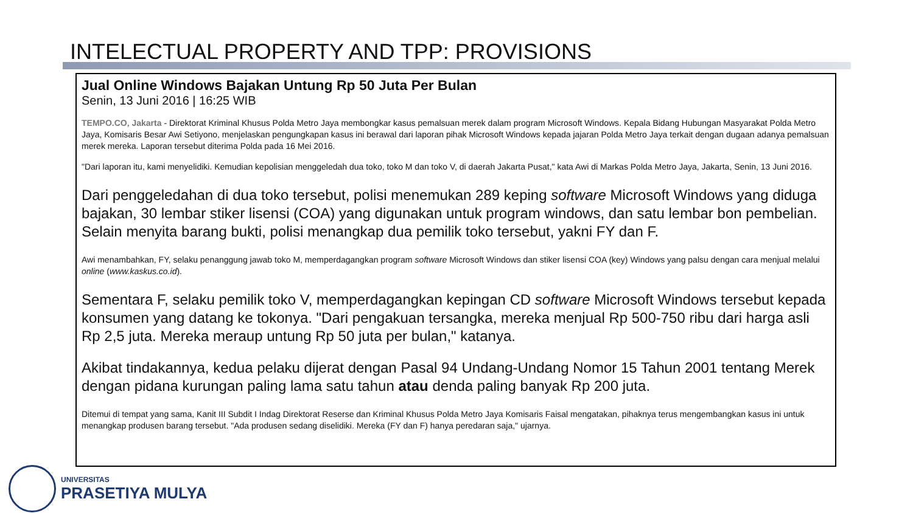INTELECTUAL PROPERTY AND TPP: PROVISIONS
Jual Online Windows Bajakan Untung Rp 50 Juta Per Bulan
Senin, 13 Juni 2016 | 16:25 WIB
TEMPO.CO, Jakarta - Direktorat Kriminal Khusus Polda Metro Jaya membongkar kasus pemalsuan merek dalam program Microsoft Windows. Kepala Bidang Hubungan Masyarakat Polda Metro Jaya, Komisaris Besar Awi Setiyono, menjelaskan pengungkapan kasus ini berawal dari laporan pihak Microsoft Windows kepada jajaran Polda Metro Jaya terkait dengan dugaan adanya pemalsuan merek mereka. Laporan tersebut diterima Polda pada 16 Mei 2016.
"Dari laporan itu, kami menyelidiki. Kemudian kepolisian menggeledah dua toko, toko M dan toko V, di daerah Jakarta Pusat," kata Awi di Markas Polda Metro Jaya, Jakarta, Senin, 13 Juni 2016.
Dari penggeledahan di dua toko tersebut, polisi menemukan 289 keping software Microsoft Windows yang diduga bajakan, 30 lembar stiker lisensi (COA) yang digunakan untuk program windows, dan satu lembar bon pembelian. Selain menyita barang bukti, polisi menangkap dua pemilik toko tersebut, yakni FY dan F.
Awi menambahkan, FY, selaku penanggung jawab toko M, memperdagangkan program software Microsoft Windows dan stiker lisensi COA (key) Windows yang palsu dengan cara menjual melalui online (www.kaskus.co.id).
Sementara F, selaku pemilik toko V, memperdagangkan kepingan CD software Microsoft Windows tersebut kepada konsumen yang datang ke tokonya. "Dari pengakuan tersangka, mereka menjual Rp 500-750 ribu dari harga asli Rp 2,5 juta. Mereka meraup untung Rp 50 juta per bulan," katanya.
Akibat tindakannya, kedua pelaku dijerat dengan Pasal 94 Undang-Undang Nomor 15 Tahun 2001 tentang Merek dengan pidana kurungan paling lama satu tahun atau denda paling banyak Rp 200 juta.
Ditemui di tempat yang sama, Kanit III Subdit I Indag Direktorat Reserse dan Kriminal Khusus Polda Metro Jaya Komisaris Faisal mengatakan, pihaknya terus mengembangkan kasus ini untuk menangkap produsen barang tersebut. "Ada produsen sedang diselidiki. Mereka (FY dan F) hanya peredaran saja," ujarnya.
UNIVERSITAS
PRASETIYA MULYA